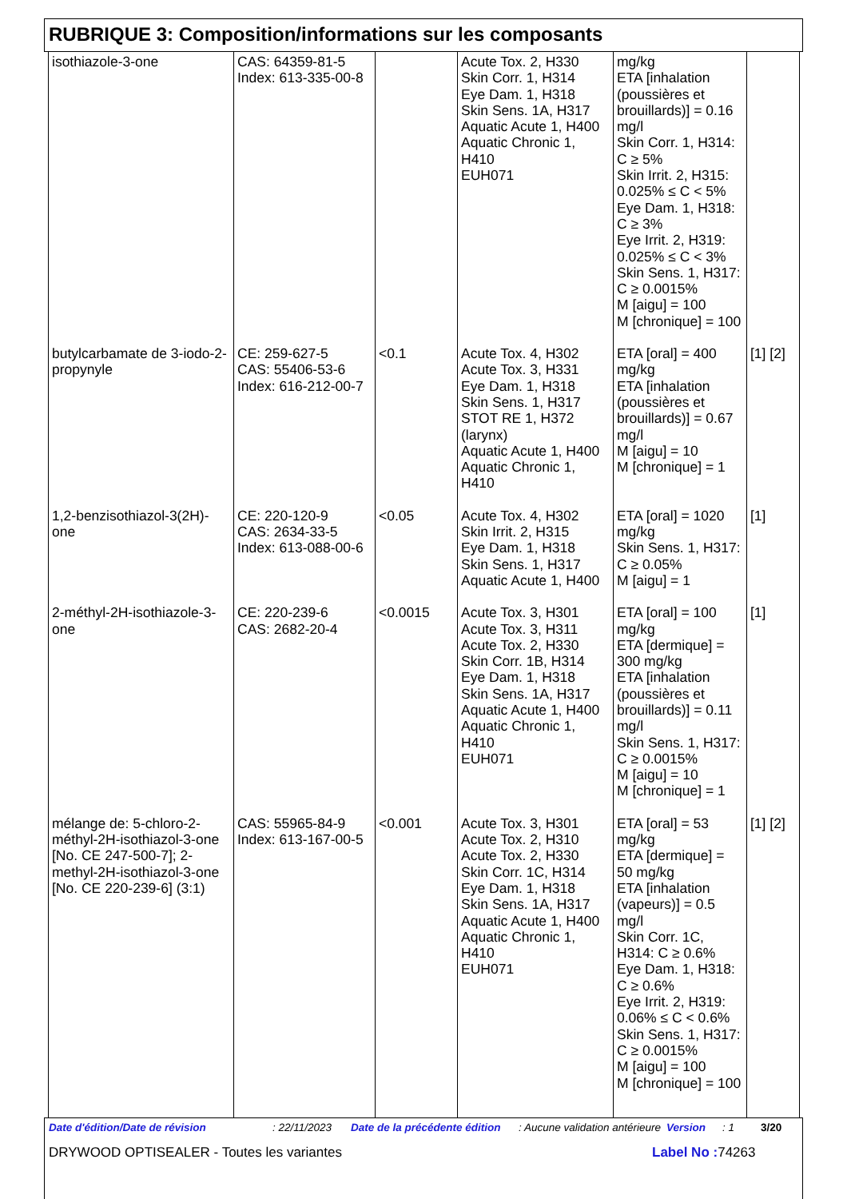RUBRIQUE 3: Composition/informations sur les composants
| isothiazole-3-one | CAS: 64359-81-5 Index: 613-335-00-8 | | Acute Tox. 2, H330 Skin Corr. 1, H314 Eye Dam. 1, H318 Skin Sens. 1A, H317 Aquatic Acute 1, H400 Aquatic Chronic 1, H410 EUH071 | mg/kg ETA [inhalation (poussières et brouillards)] = 0.16 mg/l Skin Corr. 1, H314: C ≥ 5% Skin Irrit. 2, H315: 0.025% ≤ C < 5% Eye Dam. 1, H318: C ≥ 3% Eye Irrit. 2, H319: 0.025% ≤ C < 3% Skin Sens. 1, H317: C ≥ 0.0015% M [aigu] = 100 M [chronique] = 100 | |
| butylcarbamate de 3-iodo-2-propynyle | CE: 259-627-5 CAS: 55406-53-6 Index: 616-212-00-7 | <0.1 | Acute Tox. 4, H302 Acute Tox. 3, H331 Eye Dam. 1, H318 Skin Sens. 1, H317 STOT RE 1, H372 (larynx) Aquatic Acute 1, H400 Aquatic Chronic 1, H410 | ETA [oral] = 400 mg/kg ETA [inhalation (poussières et brouillards)] = 0.67 mg/l M [aigu] = 10 M [chronique] = 1 | [1] [2] |
| 1,2-benzisothiazol-3(2H)-one | CE: 220-120-9 CAS: 2634-33-5 Index: 613-088-00-6 | <0.05 | Acute Tox. 4, H302 Skin Irrit. 2, H315 Eye Dam. 1, H318 Skin Sens. 1, H317 Aquatic Acute 1, H400 | ETA [oral] = 1020 mg/kg Skin Sens. 1, H317: C ≥ 0.05% M [aigu] = 1 | [1] |
| 2-méthyl-2H-isothiazole-3-one | CE: 220-239-6 CAS: 2682-20-4 | <0.0015 | Acute Tox. 3, H301 Acute Tox. 3, H311 Acute Tox. 2, H330 Skin Corr. 1B, H314 Eye Dam. 1, H318 Skin Sens. 1A, H317 Aquatic Acute 1, H400 Aquatic Chronic 1, H410 EUH071 | ETA [oral] = 100 mg/kg ETA [dermique] = 300 mg/kg ETA [inhalation (poussières et brouillards)] = 0.11 mg/l Skin Sens. 1, H317: C ≥ 0.0015% M [aigu] = 10 M [chronique] = 1 | [1] |
| mélange de: 5-chloro-2-méthyl-2H-isothiazol-3-one [No. CE 247-500-7]; 2-methyl-2H-isothiazol-3-one [No. CE 220-239-6] (3:1) | CAS: 55965-84-9 Index: 613-167-00-5 | <0.001 | Acute Tox. 3, H301 Acute Tox. 2, H310 Acute Tox. 2, H330 Skin Corr. 1C, H314 Eye Dam. 1, H318 Skin Sens. 1A, H317 Aquatic Acute 1, H400 Aquatic Chronic 1, H410 EUH071 | ETA [oral] = 53 mg/kg ETA [dermique] = 50 mg/kg ETA [inhalation (vapeurs)] = 0.5 mg/l Skin Corr. 1C, H314: C ≥ 0.6% Eye Dam. 1, H318: C ≥ 0.6% Eye Irrit. 2, H319: 0.06% ≤ C < 0.6% Skin Sens. 1, H317: C ≥ 0.0015% M [aigu] = 100 M [chronique] = 100 | [1] [2] |
Date d'édition/Date de révision: 22/11/2023 Date de la précédente édition: Aucune validation antérieure Version: 1 3/20
DRYWOOD OPTISEALER - Toutes les variantes Label No : 74263